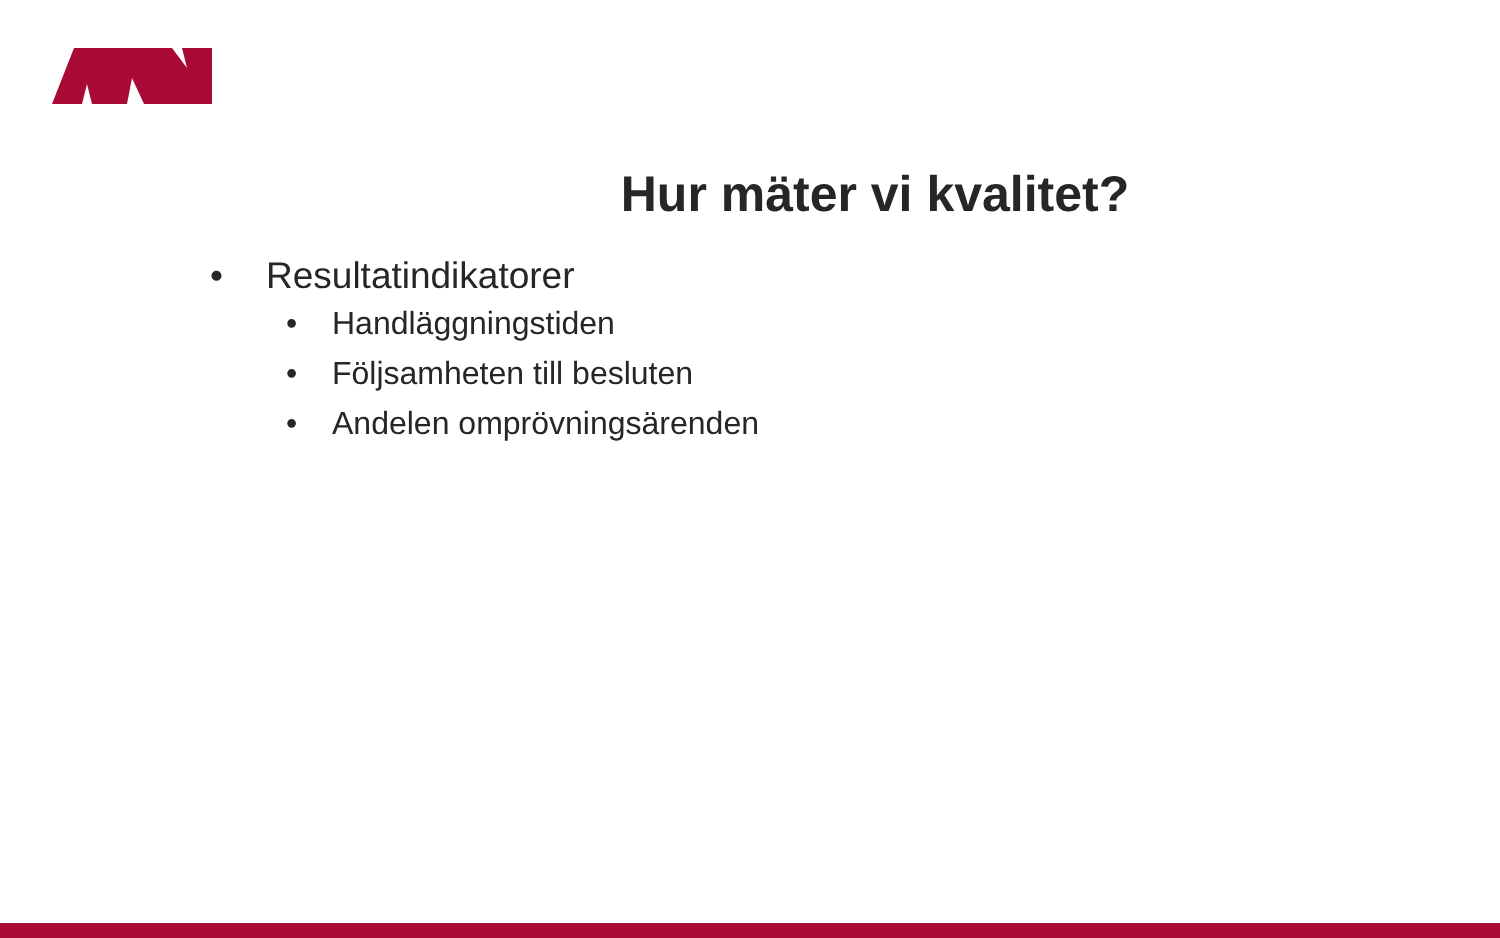Hur mäter vi kvalitet?
• Resultatindikatorer
• Handläggningstiden
• Följsamheten till besluten
• Andelen omprövningsärenden